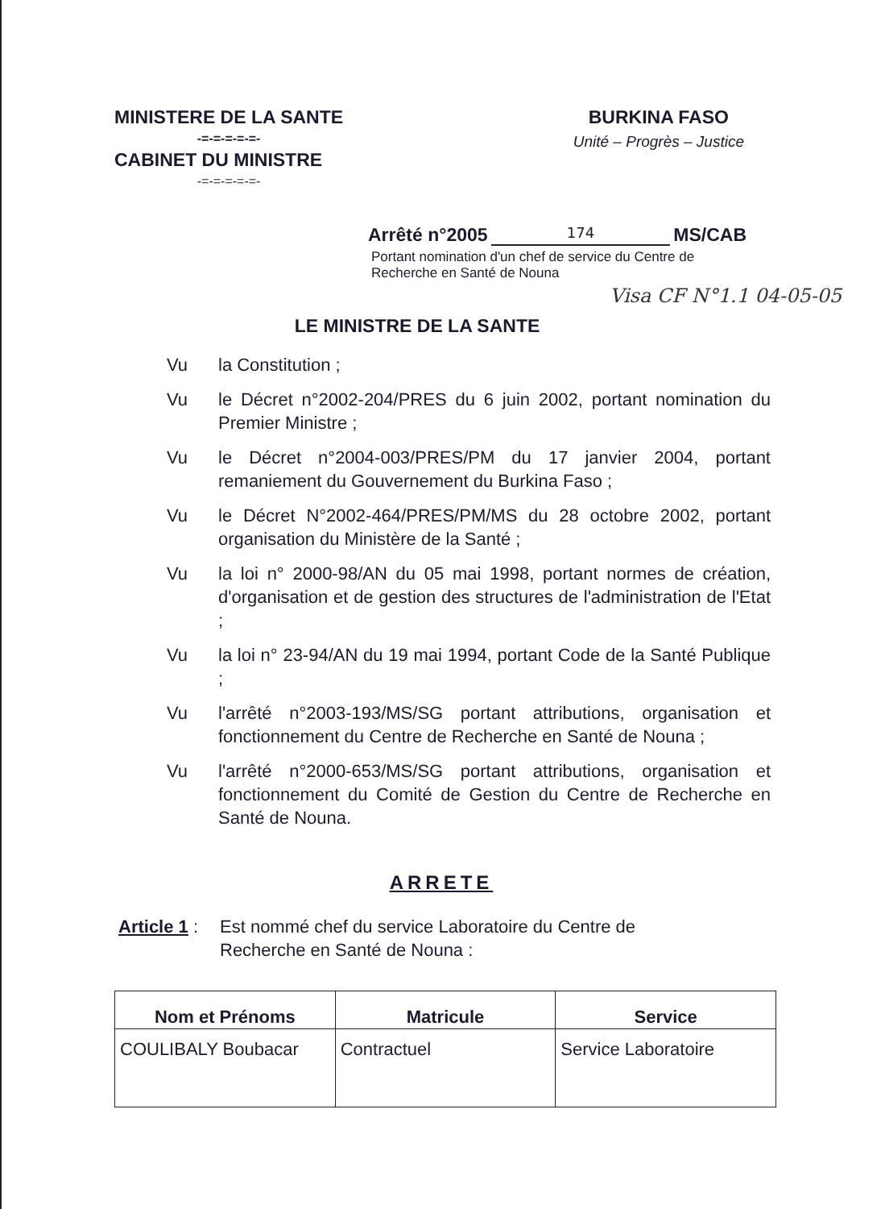MINISTERE DE LA SANTE
-=-=-=-=-=-
CABINET DU MINISTRE
-=-=-=-=-=-
BURKINA FASO
Unité – Progrès – Justice
Arrêté n°2005 174 MS/CAB
Portant nomination d'un chef de service du Centre de Recherche en Santé de Nouna
Visa CF N°1.1 04-05-05
LE MINISTRE DE LA SANTE
Vu la Constitution ;
Vu le Décret n°2002-204/PRES du 6 juin 2002, portant nomination du Premier Ministre ;
Vu le Décret n°2004-003/PRES/PM du 17 janvier 2004, portant remaniement du Gouvernement du Burkina Faso ;
Vu le Décret N°2002-464/PRES/PM/MS du 28 octobre 2002, portant organisation du Ministère de la Santé ;
Vu la loi n° 2000-98/AN du 05 mai 1998, portant normes de création, d'organisation et de gestion des structures de l'administration de l'Etat ;
Vu la loi n° 23-94/AN du 19 mai 1994, portant Code de la Santé Publique ;
Vu l'arrêté n°2003-193/MS/SG portant attributions, organisation et fonctionnement du Centre de Recherche en Santé de Nouna ;
Vu l'arrêté n°2000-653/MS/SG portant attributions, organisation et fonctionnement du Comité de Gestion du Centre de Recherche en Santé de Nouna.
ARRETE
Article 1 :
Est nommé chef du service Laboratoire du Centre de
Recherche en Santé de Nouna :
| Nom et Prénoms | Matricule | Service |
| --- | --- | --- |
| COULIBALY Boubacar | Contractuel | Service Laboratoire |